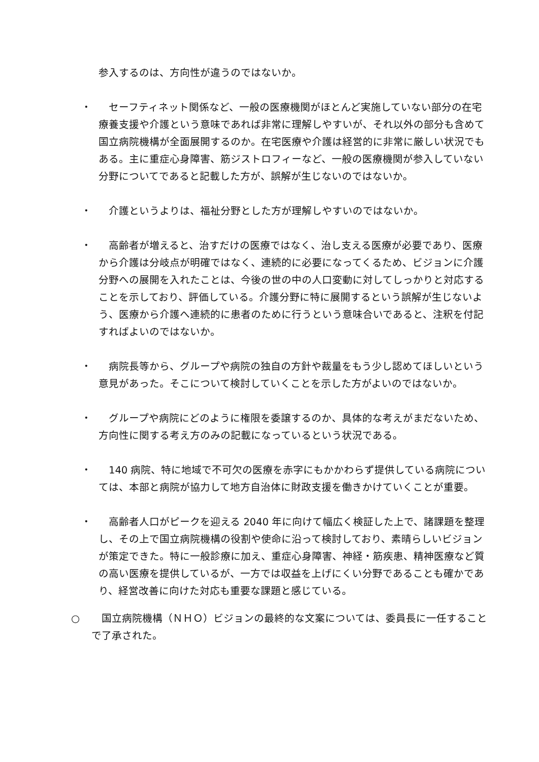参入するのは、方向性が違うのではないか。
・ 　セーフティネット関係など、一般の医療機関がほとんど実施していない部分の在宅療養支援や介護という意味であれば非常に理解しやすいが、それ以外の部分も含めて国立病院機構が全面展開するのか。在宅医療や介護は経営的に非常に厳しい状況でもある。主に重症心身障害、筋ジストロフィーなど、一般の医療機関が参入していない分野についてであると記載した方が、誤解が生じないのではないか。
・ 　介護というよりは、福祉分野とした方が理解しやすいのではないか。
・ 　高齢者が増えると、治すだけの医療ではなく、治し支える医療が必要であり、医療から介護は分岐点が明確ではなく、連続的に必要になってくるため、ビジョンに介護分野への展開を入れたことは、今後の世の中の人口変動に対してしっかりと対応することを示しており、評価している。介護分野に特に展開するという誤解が生じないよう、医療から介護へ連続的に患者のために行うという意味合いであると、注釈を付記すればよいのではないか。
・ 　病院長等から、グループや病院の独自の方針や裁量をもう少し認めてほしいという意見があった。そこについて検討していくことを示した方がよいのではないか。
・ 　グループや病院にどのように権限を委譲するのか、具体的な考えがまだないため、方向性に関する考え方のみの記載になっているという状況である。
・ 　140 病院、特に地域で不可欠の医療を赤字にもかかわらず提供している病院については、本部と病院が協力して地方自治体に財政支援を働きかけていくことが重要。
・ 　高齢者人口がピークを迎える 2040 年に向けて幅広く検証した上で、諸課題を整理し、その上で国立病院機構の役割や使命に沿って検討しており、素晴らしいビジョンが策定できた。特に一般診療に加え、重症心身障害、神経・筋疾患、精神医療など質の高い医療を提供しているが、一方では収益を上げにくい分野であることも確かであり、経営改善に向けた対応も重要な課題と感じている。
○ 　国立病院機構（ＮＨＯ）ビジョンの最終的な文案については、委員長に一任することで了承された。